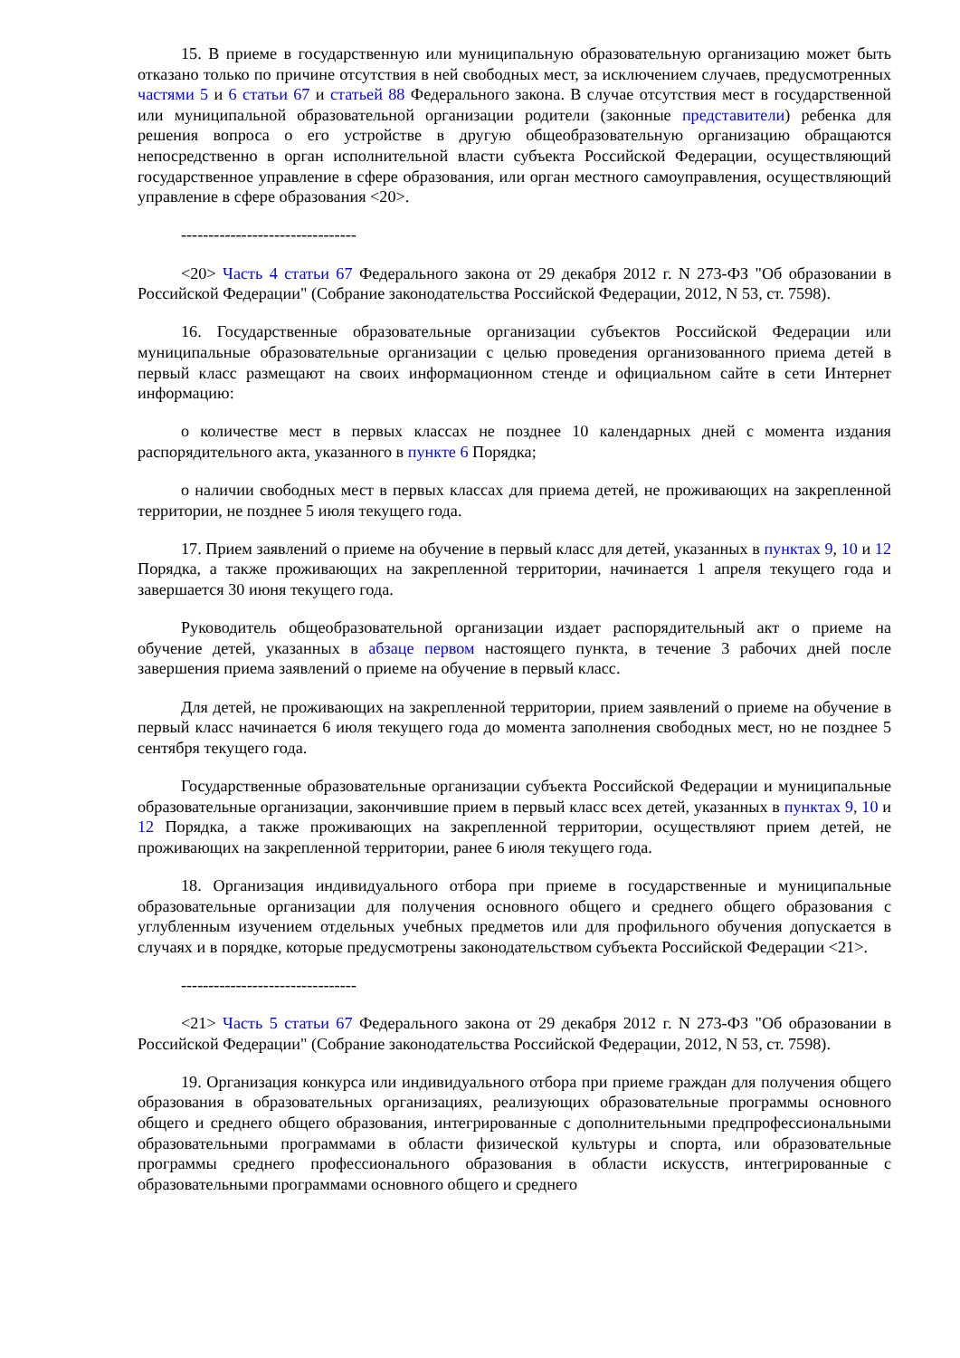15. В приеме в государственную или муниципальную образовательную организацию может быть отказано только по причине отсутствия в ней свободных мест, за исключением случаев, предусмотренных частями 5 и 6 статьи 67 и статьей 88 Федерального закона. В случае отсутствия мест в государственной или муниципальной образовательной организации родители (законные представители) ребенка для решения вопроса о его устройстве в другую общеобразовательную организацию обращаются непосредственно в орган исполнительной власти субъекта Российской Федерации, осуществляющий государственное управление в сфере образования, или орган местного самоуправления, осуществляющий управление в сфере образования <20>.
--------------------------------
<20> Часть 4 статьи 67 Федерального закона от 29 декабря 2012 г. N 273-ФЗ "Об образовании в Российской Федерации" (Собрание законодательства Российской Федерации, 2012, N 53, ст. 7598).
16. Государственные образовательные организации субъектов Российской Федерации или муниципальные образовательные организации с целью проведения организованного приема детей в первый класс размещают на своих информационном стенде и официальном сайте в сети Интернет информацию:
о количестве мест в первых классах не позднее 10 календарных дней с момента издания распорядительного акта, указанного в пункте 6 Порядка;
о наличии свободных мест в первых классах для приема детей, не проживающих на закрепленной территории, не позднее 5 июля текущего года.
17. Прием заявлений о приеме на обучение в первый класс для детей, указанных в пунктах 9, 10 и 12 Порядка, а также проживающих на закрепленной территории, начинается 1 апреля текущего года и завершается 30 июня текущего года.
Руководитель общеобразовательной организации издает распорядительный акт о приеме на обучение детей, указанных в абзаце первом настоящего пункта, в течение 3 рабочих дней после завершения приема заявлений о приеме на обучение в первый класс.
Для детей, не проживающих на закрепленной территории, прием заявлений о приеме на обучение в первый класс начинается 6 июля текущего года до момента заполнения свободных мест, но не позднее 5 сентября текущего года.
Государственные образовательные организации субъекта Российской Федерации и муниципальные образовательные организации, закончившие прием в первый класс всех детей, указанных в пунктах 9, 10 и 12 Порядка, а также проживающих на закрепленной территории, осуществляют прием детей, не проживающих на закрепленной территории, ранее 6 июля текущего года.
18. Организация индивидуального отбора при приеме в государственные и муниципальные образовательные организации для получения основного общего и среднего общего образования с углубленным изучением отдельных учебных предметов или для профильного обучения допускается в случаях и в порядке, которые предусмотрены законодательством субъекта Российской Федерации <21>.
--------------------------------
<21> Часть 5 статьи 67 Федерального закона от 29 декабря 2012 г. N 273-ФЗ "Об образовании в Российской Федерации" (Собрание законодательства Российской Федерации, 2012, N 53, ст. 7598).
19. Организация конкурса или индивидуального отбора при приеме граждан для получения общего образования в образовательных организациях, реализующих образовательные программы основного общего и среднего общего образования, интегрированные с дополнительными предпрофессиональными образовательными программами в области физической культуры и спорта, или образовательные программы среднего профессионального образования в области искусств, интегрированные с образовательными программами основного общего и среднего